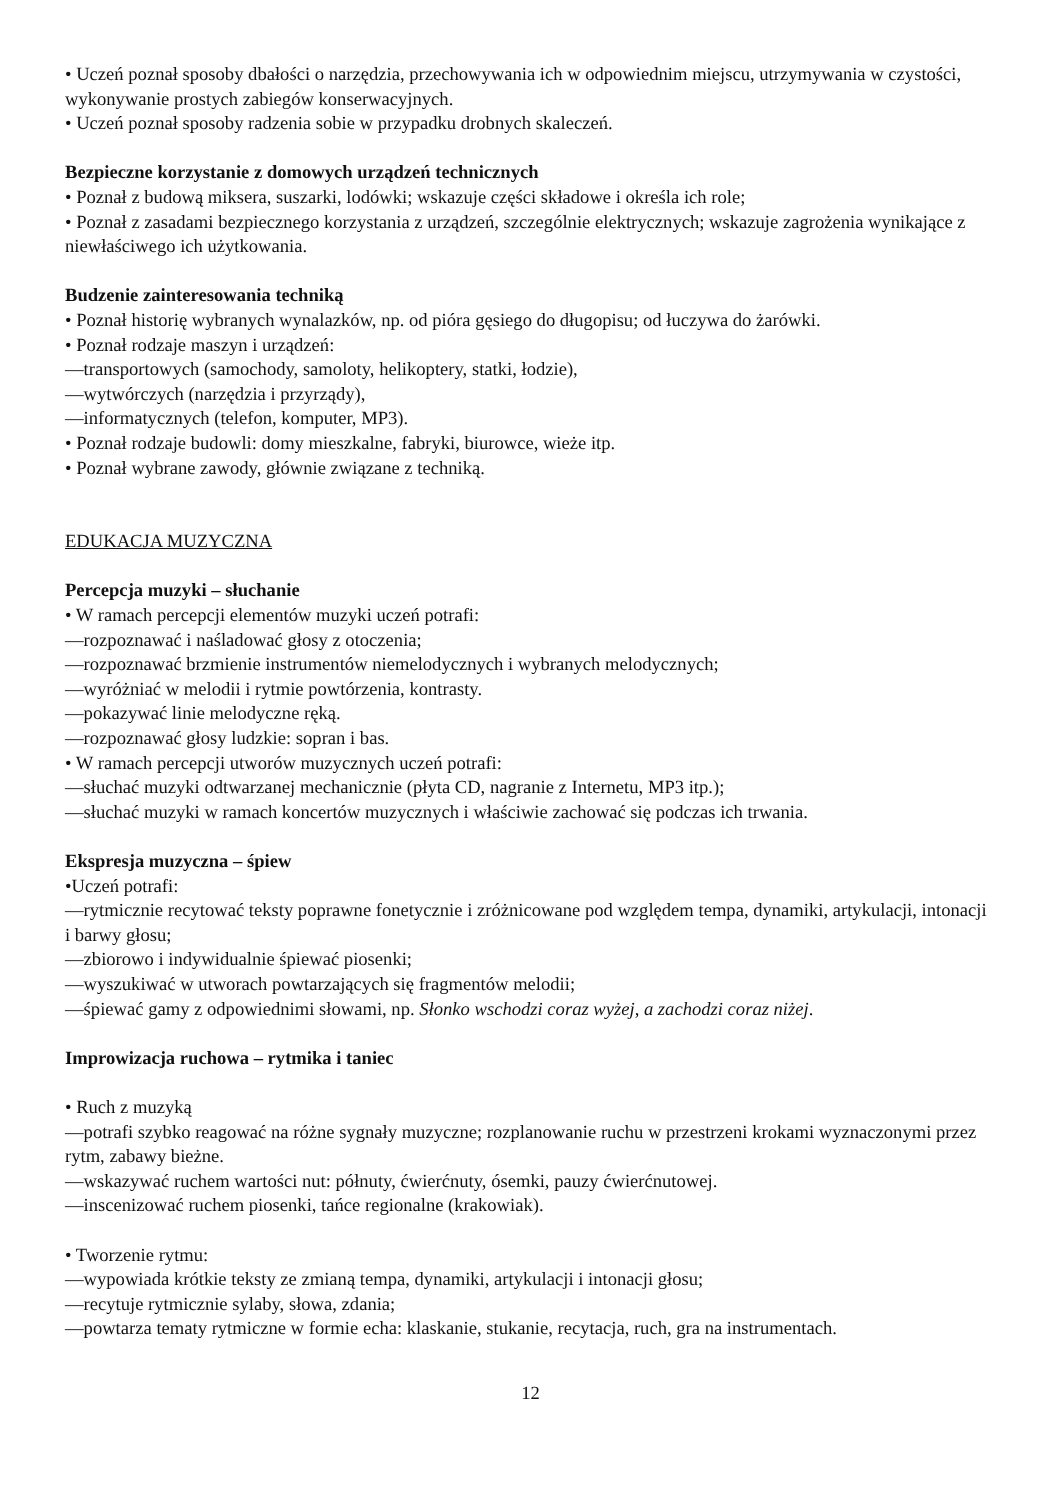• Uczeń poznał sposoby dbałości o narzędzia, przechowywania ich w odpowiednim miejscu, utrzymywania w czystości, wykonywanie prostych zabiegów konserwacyjnych.
• Uczeń poznał sposoby radzenia sobie w przypadku drobnych skaleczeń.
Bezpieczne korzystanie z domowych urządzeń technicznych
• Poznał z budową miksera, suszarki, lodówki; wskazuje części składowe i określa ich role;
• Poznał z zasadami bezpiecznego korzystania z urządzeń, szczególnie elektrycznych; wskazuje zagrożenia wynikające z niewłaściwego ich użytkowania.
Budzenie zainteresowania techniką
• Poznał historię wybranych wynalazków, np. od pióra gęsiego do długopisu; od łuczywa do żarówki.
• Poznał rodzaje maszyn i urządzeń:
—transportowych (samochody, samoloty, helikoptery, statki, łodzie),
—wytwórczych (narzędzia i przyrządy),
—informatycznych (telefon, komputer, MP3).
• Poznał rodzaje budowli: domy mieszkalne, fabryki, biurowce, wieże itp.
• Poznał wybrane zawody, głównie związane z techniką.
EDUKACJA MUZYCZNA
Percepcja muzyki – słuchanie
• W ramach percepcji elementów muzyki uczeń potrafi:
—rozpoznawać i naśladować głosy z otoczenia;
—rozpoznawać brzmienie instrumentów niemelodycznych i wybranych melodycznych;
—wyróżniać w melodii i rytmie powtórzenia, kontrasty.
—pokazywać linie melodyczne ręką.
—rozpoznawać głosy ludzkie: sopran i bas.
• W ramach percepcji utworów muzycznych uczeń potrafi:
—słuchać muzyki odtwarzanej mechanicznie (płyta CD, nagranie z Internetu, MP3 itp.);
—słuchać muzyki w ramach koncertów muzycznych i właściwie zachować się podczas ich trwania.
Ekspresja muzyczna – śpiew
•Uczeń potrafi:
—rytmicznie recytować teksty poprawne fonetycznie i zróżnicowane pod względem tempa, dynamiki, artykulacji, intonacji i barwy głosu;
—zbiorowo i indywidualnie śpiewać piosenki;
—wyszukiwać w utworach powtarzających się fragmentów melodii;
—śpiewać gamy z odpowiednimi słowami, np. Słonko wschodzi coraz wyżej, a zachodzi coraz niżej.
Improwizacja ruchowa – rytmika i taniec
• Ruch z muzyką
—potrafi szybko reagować na różne sygnały muzyczne; rozplanowanie ruchu w przestrzeni krokami wyznaczonymi przez rytm, zabawy bieżne.
—wskazywać ruchem wartości nut: półnuty, ćwierćnuty, ósemki, pauzy ćwierćnutowej.
—inscenizować ruchem piosenki, tańce regionalne (krakowiak).
• Tworzenie rytmu:
—wypowiada krótkie teksty ze zmianą tempa, dynamiki, artykulacji i intonacji głosu;
—recytuje rytmicznie sylaby, słowa, zdania;
—powtarza tematy rytmiczne w formie echa: klaskanie, stukanie, recytacja, ruch, gra na instrumentach.
12